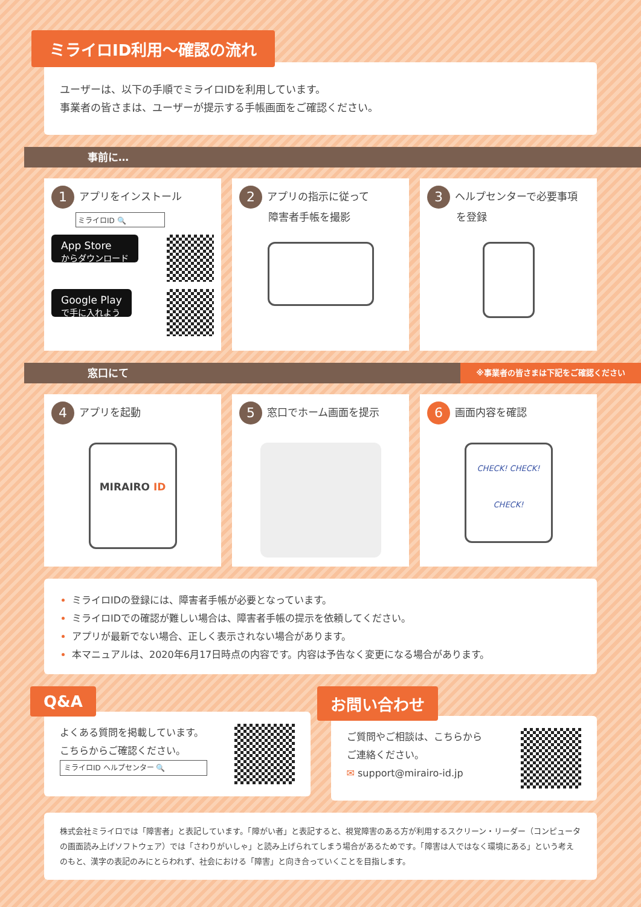ミライロID利用〜確認の流れ
ユーザーは、以下の手順でミライロIDを利用しています。
事業者の皆さまは、ユーザーが提示する手帳画面をご確認ください。
事前に…
1 アプリをインストール
ミライロID 🔍
App Store
からダウンロード
Google Play
で手に入れよう
2 アプリの指示に従って
障害者手帳を撮影
3 ヘルプセンターで必要事項
を登録
窓口にて ※事業者の皆さまは下記をご確認ください
4 アプリを起動
MIRAIRO ID
5 窓口でホーム画面を提示
6 画面内容を確認
CHECK! CHECK! CHECK!
ミライロIDの登録には、障害者手帳が必要となっています。
ミライロIDでの確認が難しい場合は、障害者手帳の提示を依頼してください。
アプリが最新でない場合、正しく表示されない場合があります。
本マニュアルは、2020年6月17日時点の内容です。内容は予告なく変更になる場合があります。
Q&A
よくある質問を掲載しています。
こちらからご確認ください。
ミライロID ヘルプセンター 🔍
お問い合わせ
ご質問やご相談は、こちらから
ご連絡ください。
✉ support@mirairo-id.jp
株式会社ミライロでは「障害者」と表記しています。「障がい者」と表記すると、視覚障害のある方が利用するスクリーン・リーダー（コンピュータの画面読み上げソフトウェア）では「さわりがいしゃ」と読み上げられてしまう場合があるためです。「障害は人ではなく環境にある」という考えのもと、漢字の表記のみにとらわれず、社会における「障害」と向き合っていくことを目指します。